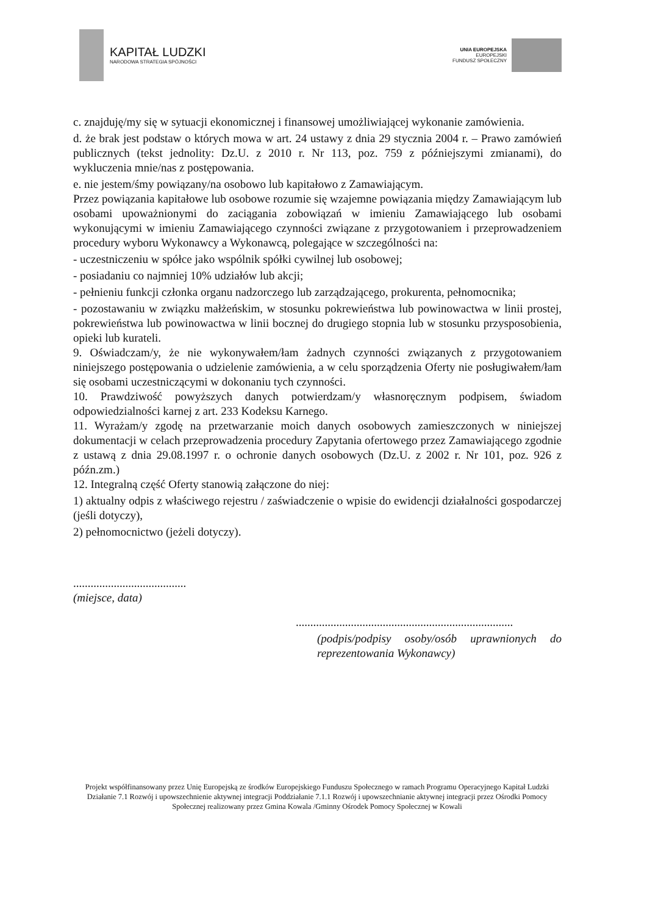KAPITAŁ LUDZKI
NARODOWA STRATEGIA SPÓJNOŚCI
UNIA EUROPEJSKA
EUROPEJSKI
FUNDUSZ SPOŁECZNY
c. znajduję/my się w sytuacji ekonomicznej i finansowej umożliwiającej wykonanie zamówienia.
d. że brak jest podstaw o których mowa w art. 24 ustawy z dnia 29 stycznia 2004 r. – Prawo zamówień publicznych (tekst jednolity: Dz.U. z 2010 r. Nr 113, poz. 759 z późniejszymi zmianami), do wykluczenia mnie/nas z postępowania.
e. nie jestem/śmy powiązany/na osobowo lub kapitałowo z Zamawiającym.
Przez powiązania kapitałowe lub osobowe rozumie się wzajemne powiązania między Zamawiającym lub osobami upoważnionymi do zaciągania zobowiązań w imieniu Zamawiającego lub osobami wykonującymi w imieniu Zamawiającego czynności związane z przygotowaniem i przeprowadzeniem procedury wyboru Wykonawcy a Wykonawcą, polegające w szczególności na:
- uczestniczeniu w spółce jako wspólnik spółki cywilnej lub osobowej;
- posiadaniu co najmniej 10% udziałów lub akcji;
- pełnieniu funkcji członka organu nadzorczego lub zarządzającego, prokurenta, pełnomocnika;
- pozostawaniu w związku małżeńskim, w stosunku pokrewieństwa lub powinowactwa w linii prostej, pokrewieństwa lub powinowactwa w linii bocznej do drugiego stopnia lub w stosunku przysposobienia, opieki lub kurateli.
9. Oświadczam/y, że nie wykonywałem/łam żadnych czynności związanych z przygotowaniem niniejszego postępowania o udzielenie zamówienia, a w celu sporządzenia Oferty nie posługiwałem/łam się osobami uczestniczącymi w dokonaniu tych czynności.
10. Prawdziwość powyższych danych potwierdzam/y własnoręcznym podpisem, świadom odpowiedzialności karnej z art. 233 Kodeksu Karnego.
11. Wyrażam/y zgodę na przetwarzanie moich danych osobowych zamieszczonych w niniejszej dokumentacji w celach przeprowadzenia procedury Zapytania ofertowego przez Zamawiającego zgodnie z ustawą z dnia 29.08.1997 r. o ochronie danych osobowych (Dz.U. z 2002 r. Nr 101, poz. 926 z późn.zm.)
12. Integralną część Oferty stanowią załączone do niej:
1) aktualny odpis z właściwego rejestru / zaświadczenie o wpisie do ewidencji działalności gospodarczej (jeśli dotyczy),
2) pełnomocnictwo (jeżeli dotyczy).
.......................................
(miejsce, data)
...........................................................................
(podpis/podpisy osoby/osób uprawnionych do reprezentowania Wykonawcy)
Projekt współfinansowany przez Unię Europejską ze środków Europejskiego Funduszu Społecznego w ramach Programu Operacyjnego Kapitał Ludzki Działanie 7.1 Rozwój i upowszechnienie aktywnej integracji Poddziałanie 7.1.1 Rozwój i upowszechnianie aktywnej integracji przez Ośrodki Pomocy Społecznej realizowany przez Gmina Kowala /Gminny Ośrodek Pomocy Społecznej w Kowali